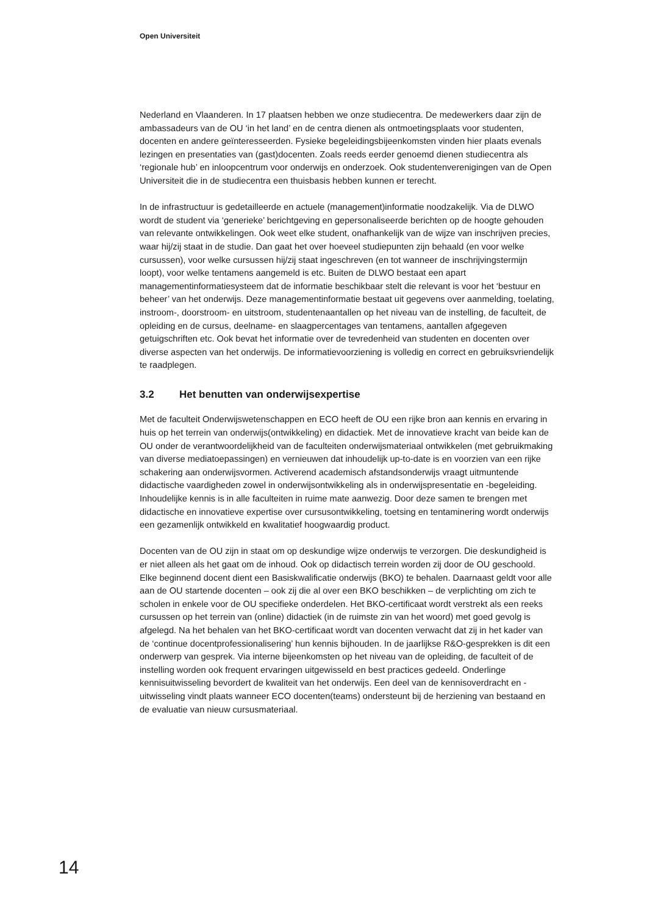Open Universiteit
Nederland en Vlaanderen. In 17 plaatsen hebben we onze studiecentra. De medewerkers daar zijn de ambassadeurs van de OU ‘in het land’ en de centra dienen als ontmoetingsplaats voor studenten, docenten en andere geïnteresseerden. Fysieke begeleidingsbijeenkomsten vinden hier plaats evenals lezingen en presentaties van (gast)docenten. Zoals reeds eerder genoemd dienen studiecentra als ‘regionale hub’ en inloopcentrum voor onderwijs en onderzoek. Ook studentenverenigingen van de Open Universiteit die in de studiecentra een thuisbasis hebben kunnen er terecht.
In de infrastructuur is gedetailleerde en actuele (management)informatie noodzakelijk. Via de DLWO wordt de student via ‘generieke’ berichtgeving en gepersonaliseerde berichten op de hoogte gehouden van relevante ontwikkelingen. Ook weet elke student, onafhankelijk van de wijze van inschrijven precies, waar hij/zij staat in de studie. Dan gaat het over hoeveel studie­punten zijn behaald (en voor welke cursussen), voor welke cursussen hij/zij staat ingeschreven (en tot wanneer de inschrijvingstermijn loopt), voor welke tentamens aangemeld is etc. Buiten de DLWO bestaat een apart managementinformatiesysteem dat de informatie beschikbaar stelt die relevant is voor het ‘bestuur en beheer’ van het onderwijs. Deze managementinfor­matie bestaat uit gegevens over aanmelding, toelating, instroom-, doorstroom- en uitstroom, studentenaantallen op het niveau van de instelling, de faculteit, de opleiding en de cursus, deelname- en slaagpercentages van tentamens, aantallen afgegeven getuigschriften etc. Ook bevat het informatie over de tevredenheid van studenten en docenten over diverse aspecten van het onderwijs. De informatievoorziening is volledig en correct en gebruiksvriendelijk te raadplegen.
3.2 Het benutten van onderwijsexpertise
Met de faculteit Onderwijswetenschappen en ECO heeft de OU een rijke bron aan kennis en ervaring in huis op het terrein van onderwijs(ontwikkeling) en didactiek. Met de innovatieve kracht van beide kan de OU onder de verantwoordelijkheid van de faculteiten onderwijs­materiaal ontwikkelen (met gebruikmaking van diverse mediatoepassingen) en vernieuwen dat inhoudelijk up-to-date is en voorzien van een rijke schakering aan onderwijsvormen. Activerend academisch afstandsonderwijs vraagt uitmuntende didactische vaardigheden zowel in onderwijsontwikkeling als in onderwijspresentatie en -begeleiding. Inhoudelijke kennis is in alle faculteiten in ruime mate aanwezig. Door deze samen te brengen met didactische en innovatieve expertise over cursusontwikkeling, toetsing en tentaminering wordt onderwijs een gezamenlijk ontwikkeld en kwalitatief hoogwaardig product.
Docenten van de OU zijn in staat om op deskundige wijze onderwijs te verzorgen. Die des­kundigheid is er niet alleen als het gaat om de inhoud. Ook op didactisch terrein worden zij door de OU geschoold. Elke beginnend docent dient een Basiskwalificatie onderwijs (BKO) te behalen. Daarnaast geldt voor alle aan de OU startende docenten – ook zij die al over een BKO beschikken – de verplichting om zich te scholen in enkele voor de OU specifieke onderdelen. Het BKO-certificaat wordt verstrekt als een reeks cursussen op het terrein van (online) didactiek (in de ruimste zin van het woord) met goed gevolg is afgelegd. Na het behalen van het BKO-certificaat wordt van docenten verwacht dat zij in het kader van de ‘continue docentprofessionalisering’ hun kennis bijhouden. In de jaarlijkse R&O-gesprekken is dit een onderwerp van gesprek. Via interne bijeenkomsten op het niveau van de opleiding, de faculteit of de instelling worden ook frequent ervaringen uitgewisseld en best practices gedeeld. Onderlinge kennisuitwisseling bevordert de kwaliteit van het onderwijs. Een deel van de kennisoverdracht en -uitwisseling vindt plaats wanneer ECO docenten(teams) onder­steunt bij de herziening van bestaand en de evaluatie van nieuw cursusmateriaal.
14